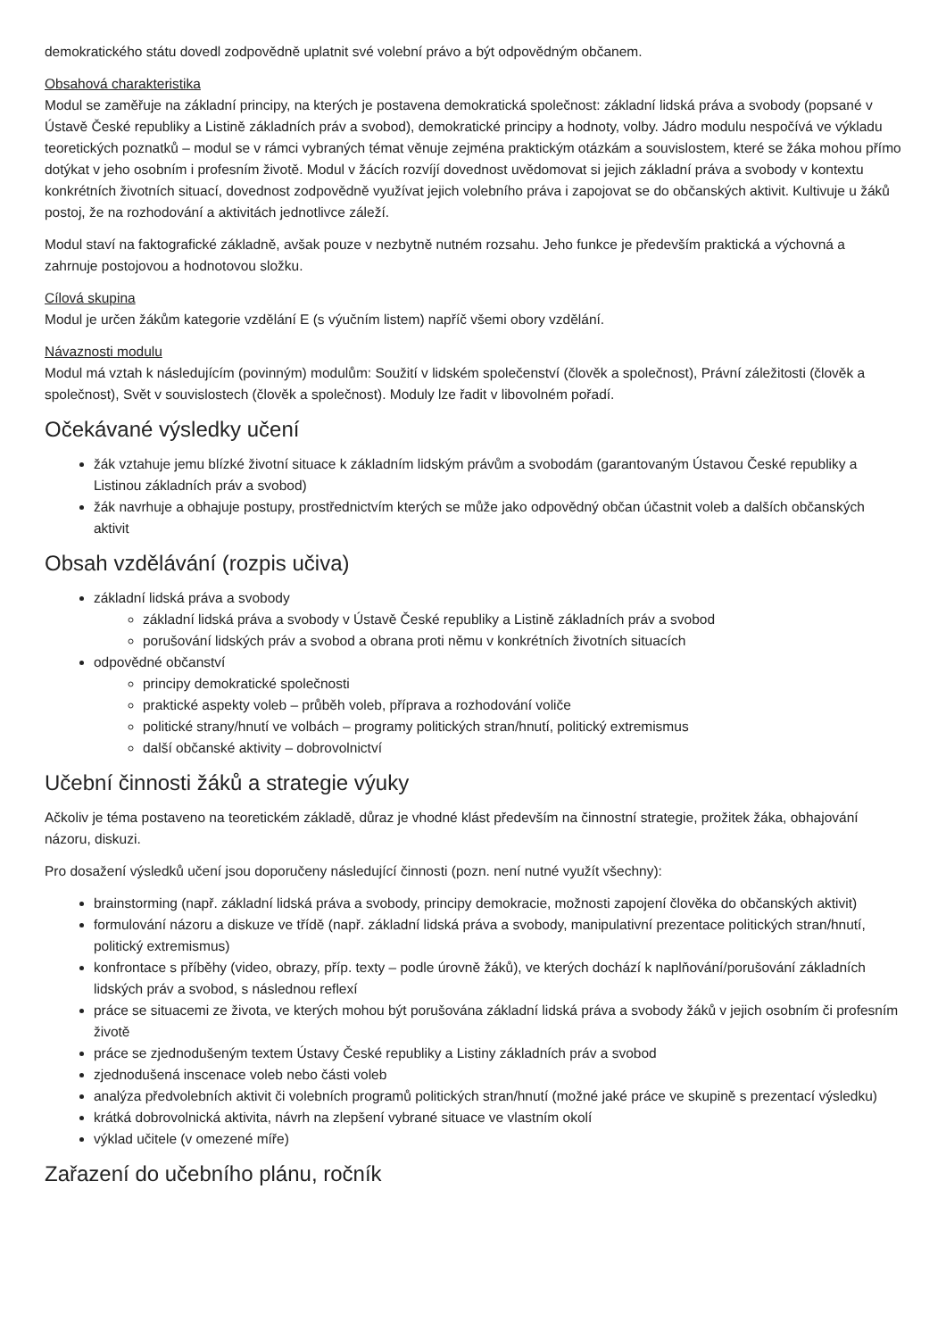demokratického státu dovedl zodpovědně uplatnit své volební právo a být odpovědným občanem.
Obsahová charakteristika
Modul se zaměřuje na základní principy, na kterých je postavena demokratická společnost: základní lidská práva a svobody (popsané v Ústavě České republiky a Listině základních práv a svobod), demokratické principy a hodnoty, volby. Jádro modulu nespočívá ve výkladu teoretických poznatků – modul se v rámci vybraných témat věnuje zejména praktickým otázkám a souvislostem, které se žáka mohou přímo dotýkat v jeho osobním i profesním životě. Modul v žácích rozvíjí dovednost uvědomovat si jejich základní práva a svobody v kontextu konkrétních životních situací, dovednost zodpovědně využívat jejich volebního práva i zapojovat se do občanských aktivit. Kultivuje u žáků postoj, že na rozhodování a aktivitách jednotlivce záleží.
Modul staví na faktografické základně, avšak pouze v nezbytně nutném rozsahu. Jeho funkce je především praktická a výchovná a zahrnuje postojovou a hodnotovou složku.
Cílová skupina
Modul je určen žákům kategorie vzdělání E (s výučním listem) napříč všemi obory vzdělání.
Návaznosti modulu
Modul má vztah k následujícím (povinným) modulům: Soužití v lidském společenství (člověk a společnost), Právní záležitosti (člověk a společnost), Svět v souvislostech (člověk a společnost). Moduly lze řadit v libovolném pořadí.
Očekávané výsledky učení
žák vztahuje jemu blízké životní situace k základním lidským právům a svobodám (garantovaným Ústavou České republiky a Listinou základních práv a svobod)
žák navrhuje a obhajuje postupy, prostřednictvím kterých se může jako odpovědný občan účastnit voleb a dalších občanských aktivit
Obsah vzdělávání (rozpis učiva)
základní lidská práva a svobody
základní lidská práva a svobody v Ústavě České republiky a Listině základních práv a svobod
porušování lidských práv a svobod a obrana proti němu v konkrétních životních situacích
odpovědné občanství
principy demokratické společnosti
praktické aspekty voleb – průběh voleb, příprava a rozhodování voliče
politické strany/hnutí ve volbách – programy politických stran/hnutí, politický extremismus
další občanské aktivity – dobrovolnictví
Učební činnosti žáků a strategie výuky
Ačkoliv je téma postaveno na teoretickém základě, důraz je vhodné klást především na činnostní strategie, prožitek žáka, obhajování názoru, diskuzi.
Pro dosažení výsledků učení jsou doporučeny následující činnosti (pozn. není nutné využít všechny):
brainstorming (např. základní lidská práva a svobody, principy demokracie, možnosti zapojení člověka do občanských aktivit)
formulování názoru a diskuze ve třídě (např. základní lidská práva a svobody, manipulativní prezentace politických stran/hnutí, politický extremismus)
konfrontace s příběhy (video, obrazy, příp. texty – podle úrovně žáků), ve kterých dochází k naplňování/porušování základních lidských práv a svobod, s následnou reflexí
práce se situacemi ze života, ve kterých mohou být porušována základní lidská práva a svobody žáků v jejich osobním či profesním životě
práce se zjednodušeným textem Ústavy České republiky a Listiny základních práv a svobod
zjednodušená inscenace voleb nebo části voleb
analýza předvolebních aktivit či volebních programů politických stran/hnutí (možné jaké práce ve skupině s prezentací výsledku)
krátká dobrovolnická aktivita, návrh na zlepšení vybrané situace ve vlastním okolí
výklad učitele (v omezené míře)
Zařazení do učebního plánu, ročník